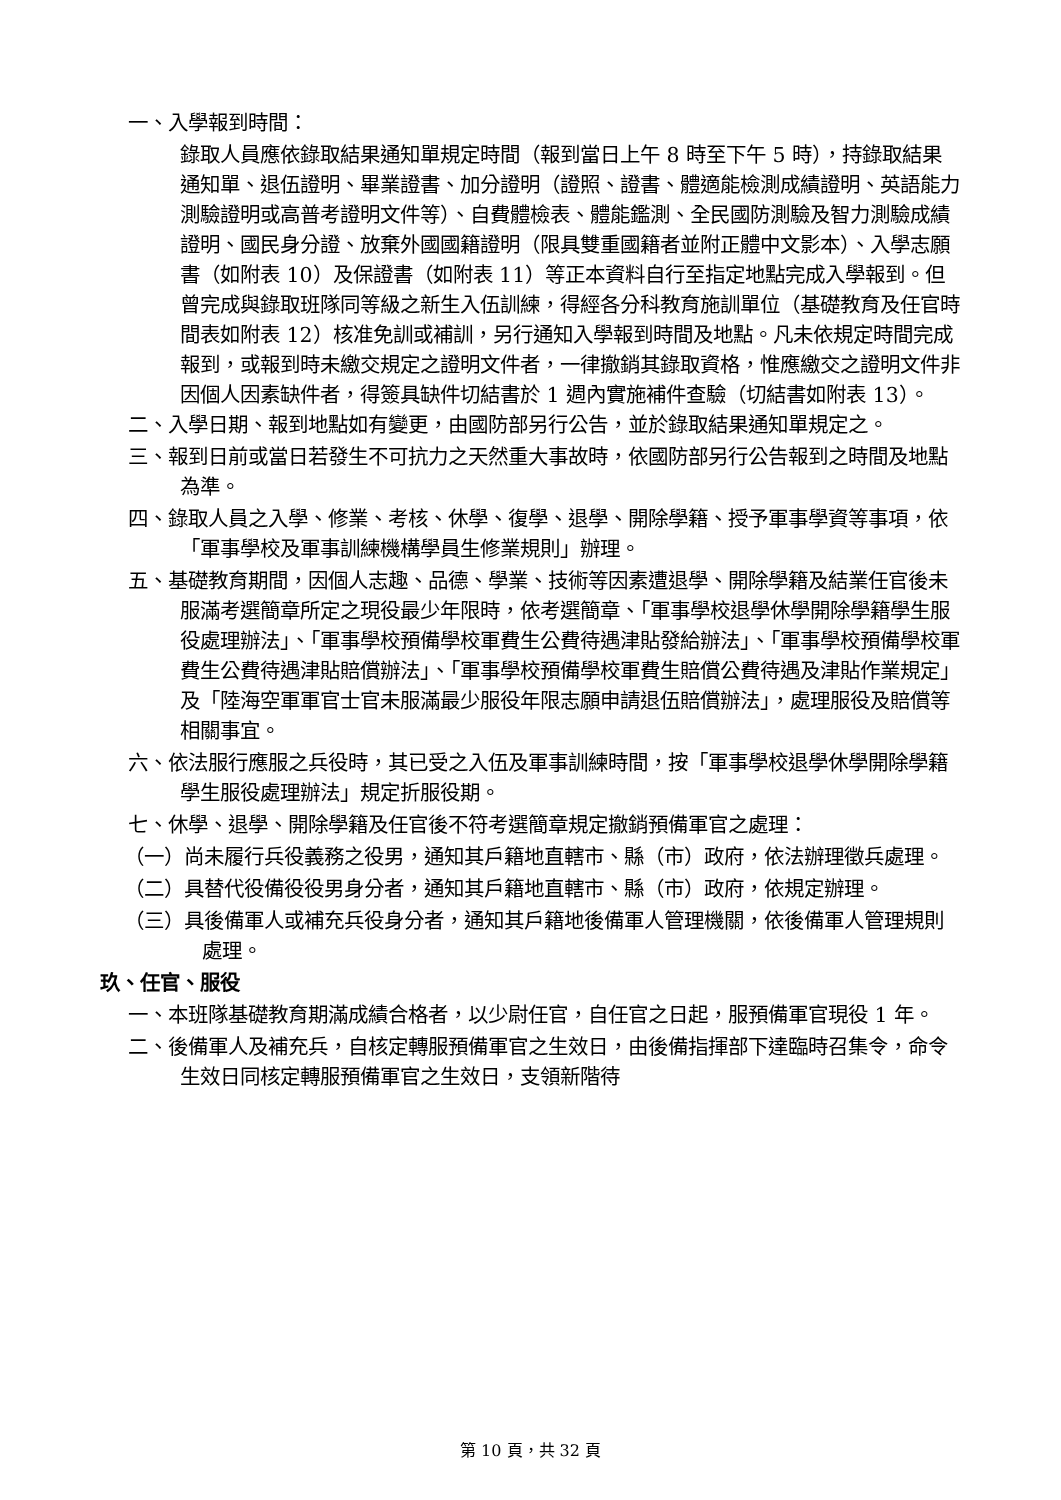一、入學報到時間：
錄取人員應依錄取結果通知單規定時間（報到當日上午 8 時至下午 5 時），持錄取結果通知單、退伍證明、畢業證書、加分證明（證照、證書、體適能檢測成績證明、英語能力測驗證明或高普考證明文件等）、自費體檢表、體能鑑測、全民國防測驗及智力測驗成績證明、國民身分證、放棄外國國籍證明（限具雙重國籍者並附正體中文影本）、入學志願書（如附表 10）及保證書（如附表 11）等正本資料自行至指定地點完成入學報到。但曾完成與錄取班隊同等級之新生入伍訓練，得經各分科教育施訓單位（基礎教育及任官時間表如附表 12）核准免訓或補訓，另行通知入學報到時間及地點。凡未依規定時間完成報到，或報到時未繳交規定之證明文件者，一律撤銷其錄取資格，惟應繳交之證明文件非因個人因素缺件者，得簽具缺件切結書於 1 週內實施補件查驗（切結書如附表 13）。
二、入學日期、報到地點如有變更，由國防部另行公告，並於錄取結果通知單規定之。
三、報到日前或當日若發生不可抗力之天然重大事故時，依國防部另行公告報到之時間及地點為準。
四、錄取人員之入學、修業、考核、休學、復學、退學、開除學籍、授予軍事學資等事項，依「軍事學校及軍事訓練機構學員生修業規則」辦理。
五、基礎教育期間，因個人志趣、品德、學業、技術等因素遭退學、開除學籍及結業任官後未服滿考選簡章所定之現役最少年限時，依考選簡章、「軍事學校退學休學開除學籍學生服役處理辦法」、「軍事學校預備學校軍費生公費待遇津貼發給辦法」、「軍事學校預備學校軍費生公費待遇津貼賠償辦法」、「軍事學校預備學校軍費生賠償公費待遇及津貼作業規定」及「陸海空軍軍官士官未服滿最少服役年限志願申請退伍賠償辦法」，處理服役及賠償等相關事宜。
六、依法服行應服之兵役時，其已受之入伍及軍事訓練時間，按「軍事學校退學休學開除學籍學生服役處理辦法」規定折服役期。
七、休學、退學、開除學籍及任官後不符考選簡章規定撤銷預備軍官之處理：
（一）尚未履行兵役義務之役男，通知其戶籍地直轄市、縣（市）政府，依法辦理徵兵處理。
（二）具替代役備役役男身分者，通知其戶籍地直轄市、縣（市）政府，依規定辦理。
（三）具後備軍人或補充兵役身分者，通知其戶籍地後備軍人管理機關，依後備軍人管理規則處理。
玖、任官、服役
一、本班隊基礎教育期滿成績合格者，以少尉任官，自任官之日起，服預備軍官現役 1 年。
二、後備軍人及補充兵，自核定轉服預備軍官之生效日，由後備指揮部下達臨時召集令，命令生效日同核定轉服預備軍官之生效日，支領新階待
第 10 頁，共 32 頁